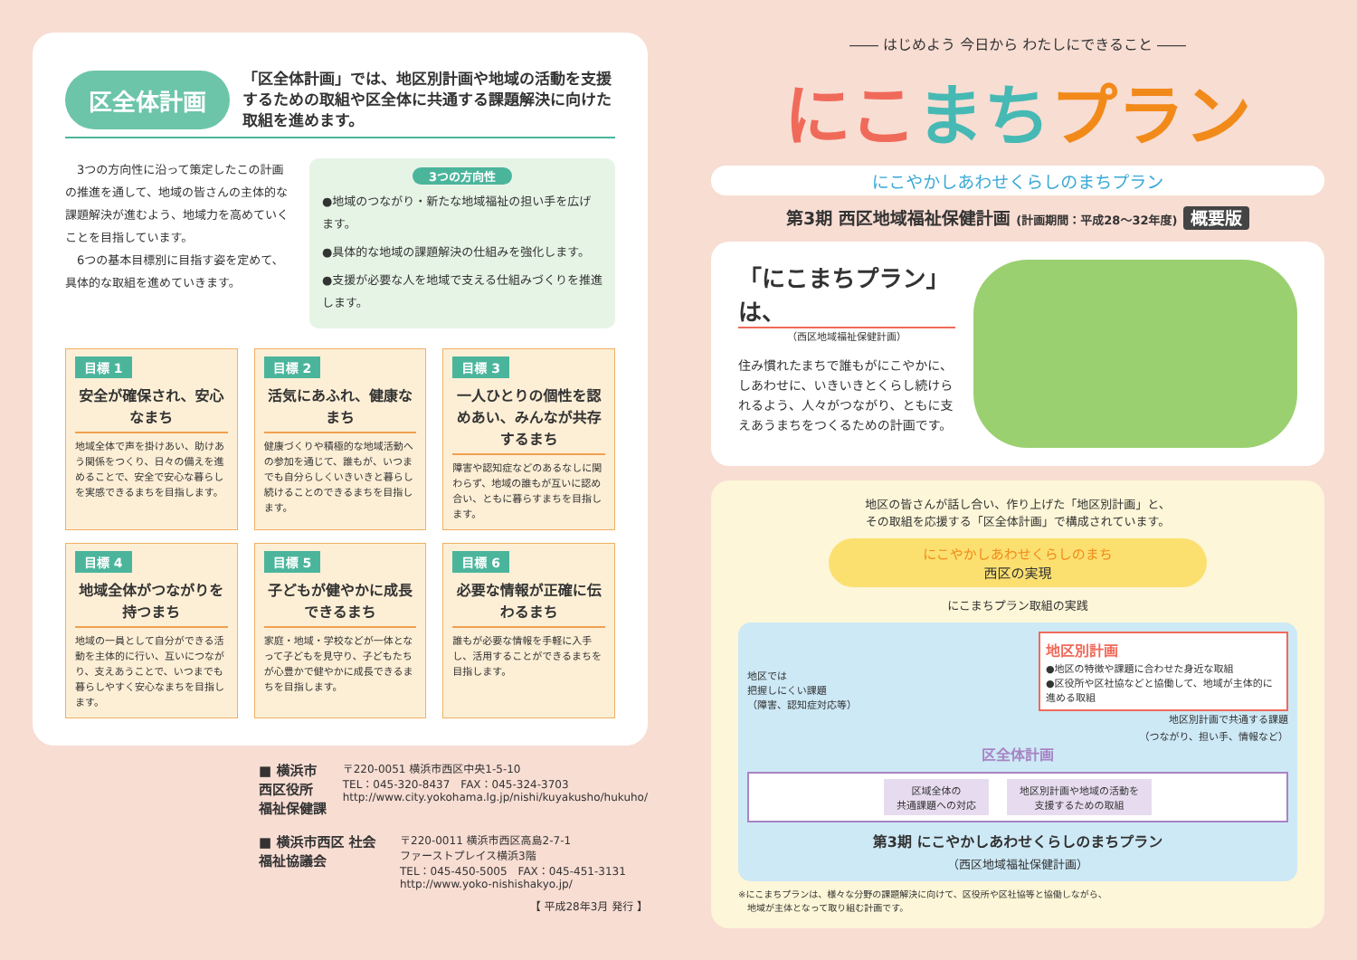区全体計画
「区全体計画」では、地区別計画や地域の活動を支援するための取組や区全体に共通する課題解決に向けた取組を進めます。
　3つの方向性に沿って策定したこの計画の推進を通して、地域の皆さんの主体的な課題解決が進むよう、地域力を高めていくことを目指しています。
　6つの基本目標別に目指す姿を定めて、具体的な取組を進めていきます。
3つの方向性
●地域のつながり・新たな地域福祉の担い手を広げます。
●具体的な地域の課題解決の仕組みを強化します。
●支援が必要な人を地域で支える仕組みづくりを推進します。
目標 1
安全が確保され、安心なまち
地域全体で声を掛けあい、助けあう関係をつくり、日々の備えを進めることで、安全で安心な暮らしを実感できるまちを目指します。
目標 2
活気にあふれ、健康なまち
健康づくりや積極的な地域活動への参加を通じて、誰もが、いつまでも自分らしくいきいきと暮らし続けることのできるまちを目指します。
目標 3
一人ひとりの個性を認めあい、みんなが共存するまち
障害や認知症などのあるなしに関わらず、地域の誰もが互いに認め合い、ともに暮らすまちを目指します。
目標 4
地域全体がつながりを持つまち
地域の一員として自分ができる活動を主体的に行い、互いにつながり、支えあうことで、いつまでも暮らしやすく安心なまちを目指します。
目標 5
子どもが健やかに成長できるまち
家庭・地域・学校などが一体となって子どもを見守り、子どもたちが心豊かで健やかに成長できるまちを目指します。
目標 6
必要な情報が正確に伝わるまち
誰もが必要な情報を手軽に入手し、活用することができるまちを目指します。
■ 横浜市西区役所 福祉保健課
〒220-0051 横浜市西区中央1-5-10
TEL：045-320-8437　FAX：045-324-3703
http://www.city.yokohama.lg.jp/nishi/kuyakusho/hukuho/
■ 横浜市西区 社会福祉協議会
〒220-0011 横浜市西区高島2-7-1
ファーストプレイス横浜3階
TEL：045-450-5005　FAX：045-451-3131
http://www.yoko-nishishakyo.jp/
【 平成28年3月 発行 】
―― はじめよう 今日から わたしにできること ――
にこ まち プラン
にこやかしあわせくらしのまちプラン
第3期 西区地域福祉保健計画 (計画期間：平成28〜32年度) 概要版
「にこまちプラン」は、
（西区地域福祉保健計画）
住み慣れたまちで誰もがにこやかに、しあわせに、いきいきとくらし続けられるよう、人々がつながり、ともに支えあうまちをつくるための計画です。
地区の皆さんが話し合い、作り上げた「地区別計画」と、
その取組を応援する「区全体計画」で構成されています。
にこやかしあわせくらしのまち
西区の実現
にこまちプラン取組の実践
地区では
把握しにくい課題
（障害、認知症対応等）
地区別計画
●地区の特徴や課題に合わせた身近な取組
●区役所や区社協などと協働して、地域が主体的に進める取組
地区別計画で共通する課題
（つながり、担い手、情報など）
区全体計画
区域全体の
共通課題への対応
地区別計画や地域の活動を
支援するための取組
第3期 にこやかしあわせくらしのまちプラン
（西区地域福祉保健計画）
※にこまちプランは、様々な分野の課題解決に向けて、区役所や区社協等と協働しながら、
　地域が主体となって取り組む計画です。